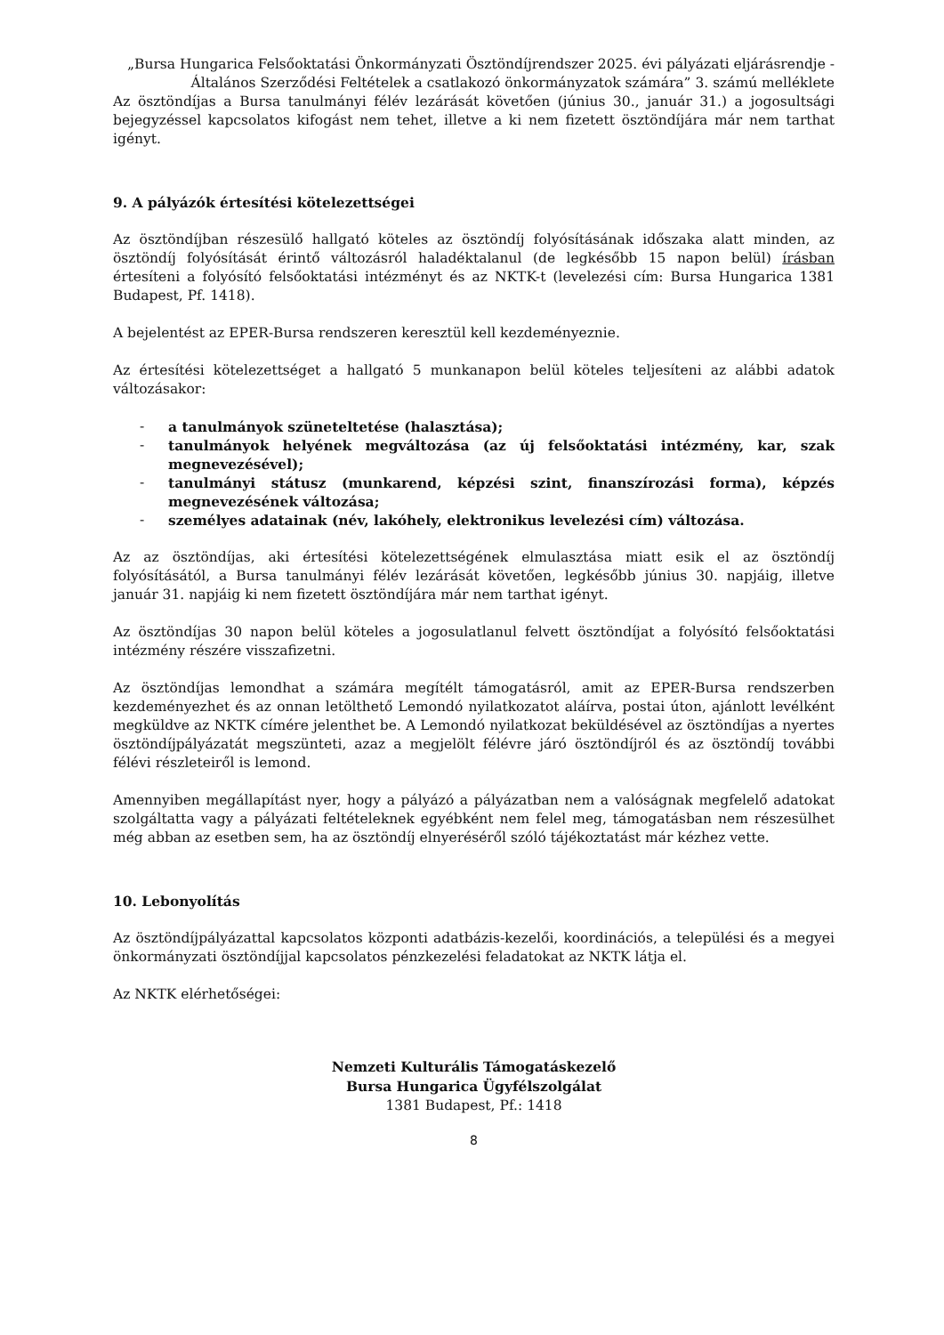„Bursa Hungarica Felsőoktatási Önkormányzati Ösztöndíjrendszer 2025. évi pályázati eljárásrendje - Általános Szerződési Feltételek a csatlakozó önkormányzatok számára” 3. számú melléklete
Az ösztöndíjas a Bursa tanulmányi félév lezárását követően (június 30., január 31.) a jogosultsági bejegyzéssel kapcsolatos kifogást nem tehet, illetve a ki nem fizetett ösztöndíjára már nem tarthat igényt.
9. A pályázók értesítési kötelezettségei
Az ösztöndíjban részesülő hallgató köteles az ösztöndíj folyósításának időszaka alatt minden, az ösztöndíj folyósítását érintő változásról haladéktalanul (de legkésőbb 15 napon belül) írásban értesíteni a folyósító felsőoktatási intézményt és az NKTK-t (levelezési cím: Bursa Hungarica 1381 Budapest, Pf. 1418).
A bejelentést az EPER-Bursa rendszeren keresztül kell kezdeményeznie.
Az értesítési kötelezettséget a hallgató 5 munkanapon belül köteles teljesíteni az alábbi adatok változásakor:
- a tanulmányok szüneteltetése (halasztása);
- tanulmányok helyének megváltozása (az új felsőoktatási intézmény, kar, szak megnevezésével);
- tanulmányi státusz (munkarend, képzési szint, finanszírozási forma), képzés megnevezésének változása;
- személyes adatainak (név, lakóhely, elektronikus levelezési cím) változása.
Az az ösztöndíjas, aki értesítési kötelezettségének elmulasztása miatt esik el az ösztöndíj folyósításától, a Bursa tanulmányi félév lezárását követően, legkésőbb június 30. napjáig, illetve január 31. napjáig ki nem fizetett ösztöndíjára már nem tarthat igényt.
Az ösztöndíjas 30 napon belül köteles a jogosulatlanul felvett ösztöndíjat a folyósító felsőoktatási intézmény részére visszafizetni.
Az ösztöndíjas lemondhat a számára megítélt támogatásról, amit az EPER-Bursa rendszerben kezdeményezhet és az onnan letölthető Lemondó nyilatkozatot aláírva, postai úton, ajánlott levélként megküldve az NKTK címére jelenthet be. A Lemondó nyilatkozat beküldésével az ösztöndíjas a nyertes ösztöndíjpályázatát megszünteti, azaz a megjelölt félévre járó ösztöndíjról és az ösztöndíj további félévi részleteiről is lemond.
Amennyiben megállapítást nyer, hogy a pályázó a pályázatban nem a valóságnak megfelelő adatokat szolgáltatta vagy a pályázati feltételeknek egyébként nem felel meg, támogatásban nem részesülhet még abban az esetben sem, ha az ösztöndíj elnyeréséről szóló tájékoztatást már kézhez vette.
10. Lebonyolítás
Az ösztöndíjpályázattal kapcsolatos központi adatbázis-kezelői, koordinációs, a települési és a megyei önkormányzati ösztöndíjjal kapcsolatos pénzkezelési feladatokat az NKTK látja el.
Az NKTK elérhetőségei:
Nemzeti Kulturális Támogatáskezelő
Bursa Hungarica Ügyfélszolgálat
1381 Budapest, Pf.: 1418
8